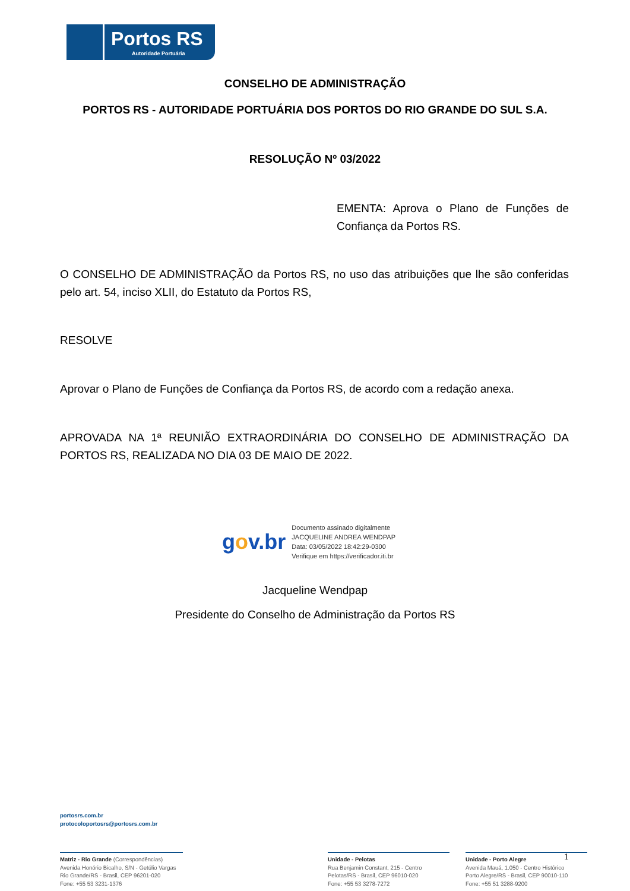Portos RS
Autoridade Portuária
CONSELHO DE ADMINISTRAÇÃO
PORTOS RS - AUTORIDADE PORTUÁRIA DOS PORTOS DO RIO GRANDE DO SUL S.A.
RESOLUÇÃO Nº 03/2022
EMENTA: Aprova o Plano de Funções de Confiança da Portos RS.
O CONSELHO DE ADMINISTRAÇÃO da Portos RS, no uso das atribuições que lhe são conferidas pelo art. 54, inciso XLII, do Estatuto da Portos RS,
RESOLVE
Aprovar o Plano de Funções de Confiança da Portos RS, de acordo com a redação anexa.
APROVADA NA 1ª REUNIÃO EXTRAORDINÁRIA DO CONSELHO DE ADMINISTRAÇÃO DA PORTOS RS, REALIZADA NO DIA 03 DE MAIO DE 2022.
gov.br
Documento assinado digitalmente
JACQUELINE ANDREA WENDPAP
Data: 03/05/2022 18:42:29-0300
Verifique em https://verificador.iti.br
Jacqueline Wendpap
Presidente do Conselho de Administração da Portos RS
portosrs.com.br
protocoloportosrs@portosrs.com.br
Matriz - Rio Grande (Correspondências)
Avenida Honório Bicalho, S/N - Getúlio Vargas
Rio Grande/RS - Brasil, CEP 96201-020
Fone: +55 53 3231-1376
Unidade - Pelotas
Rua Benjamin Constant, 215 - Centro
Pelotas/RS - Brasil, CEP 96010-020
Fone: +55 53 3278-7272
Unidade - Porto Alegre
Avenida Mauá, 1.050 - Centro Histórico
Porto Alegre/RS - Brasil, CEP 90010-110
Fone: +55 51 3288-9200
1